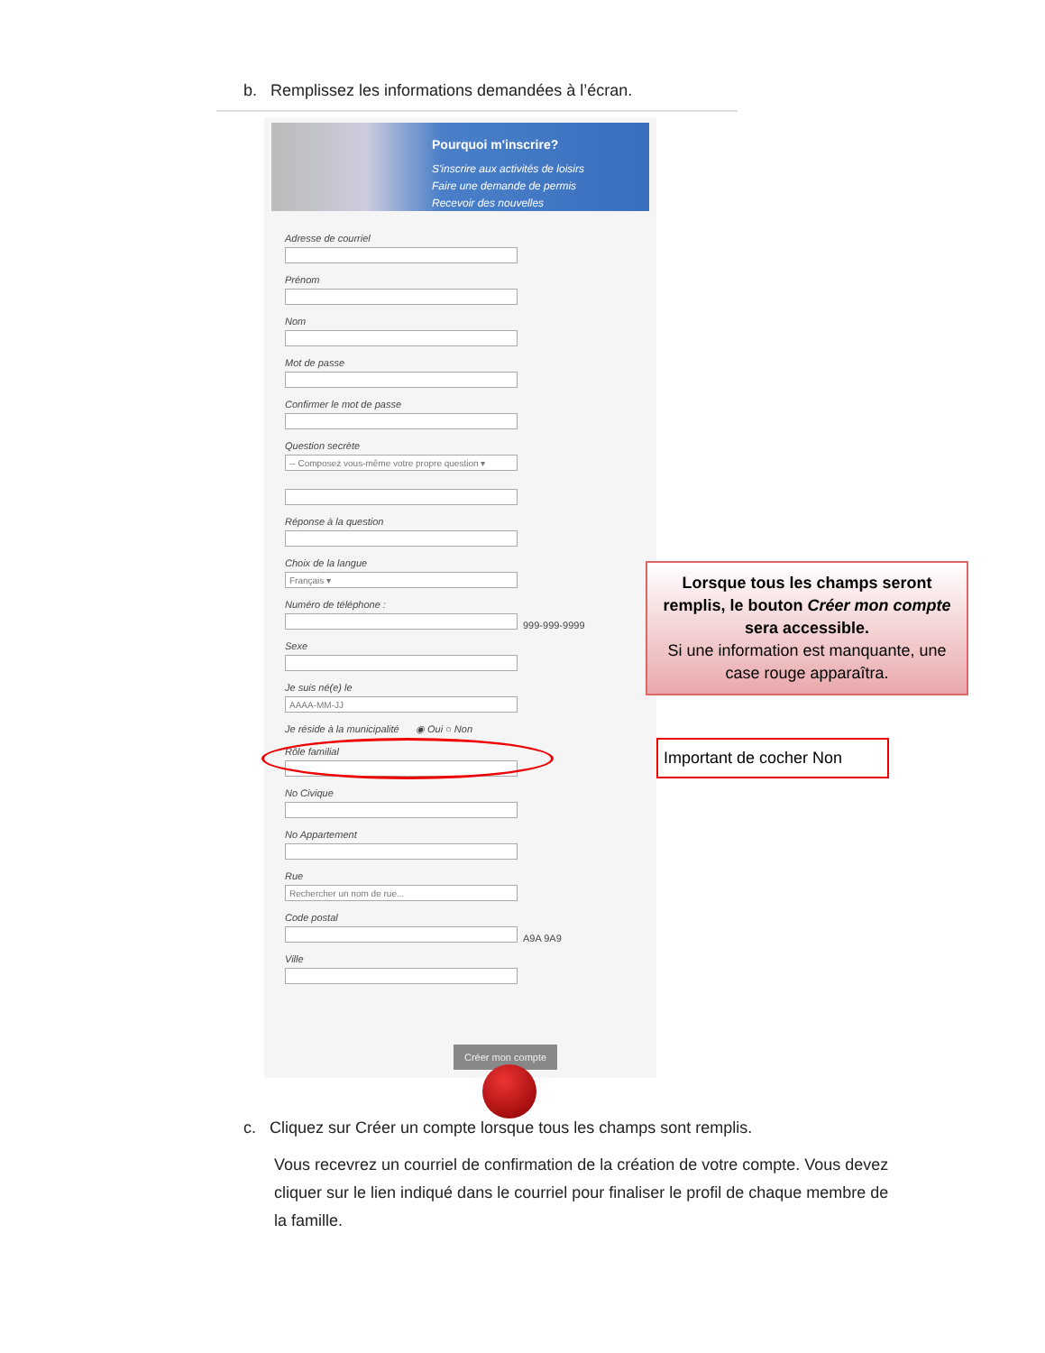b. Remplissez les informations demandées à l’écran.
Pourquoi m'inscrire?
S'inscrire aux activités de loisirs
Faire une demande de permis
Recevoir des nouvelles
Adresse de courriel
Prénom
Nom
Mot de passe
Confirmer le mot de passe
Question secrète
-- Composez vous-même votre propre question ▾
Réponse à la question
Choix de la langue
Français ▾
Numéro de téléphone :
999-999-9999
Sexe
Je suis né(e) le
AAAA-MM-JJ
Je réside à la municipalité ◉ Oui ○ Non
Rôle familial
No Civique
No Appartement
Rue
Rechercher un nom de rue...
Code postal
A9A 9A9
Ville
Créer mon compte
Lorsque tous les champs seront remplis, le bouton Créer mon compte sera accessible.
Si une information est manquante, une case rouge apparaîtra.
Important de cocher Non
c. Cliquez sur Créer un compte lorsque tous les champs sont remplis.
Vous recevrez un courriel de confirmation de la création de votre compte. Vous devez cliquer sur le lien indiqué dans le courriel pour finaliser le profil de chaque membre de la famille.